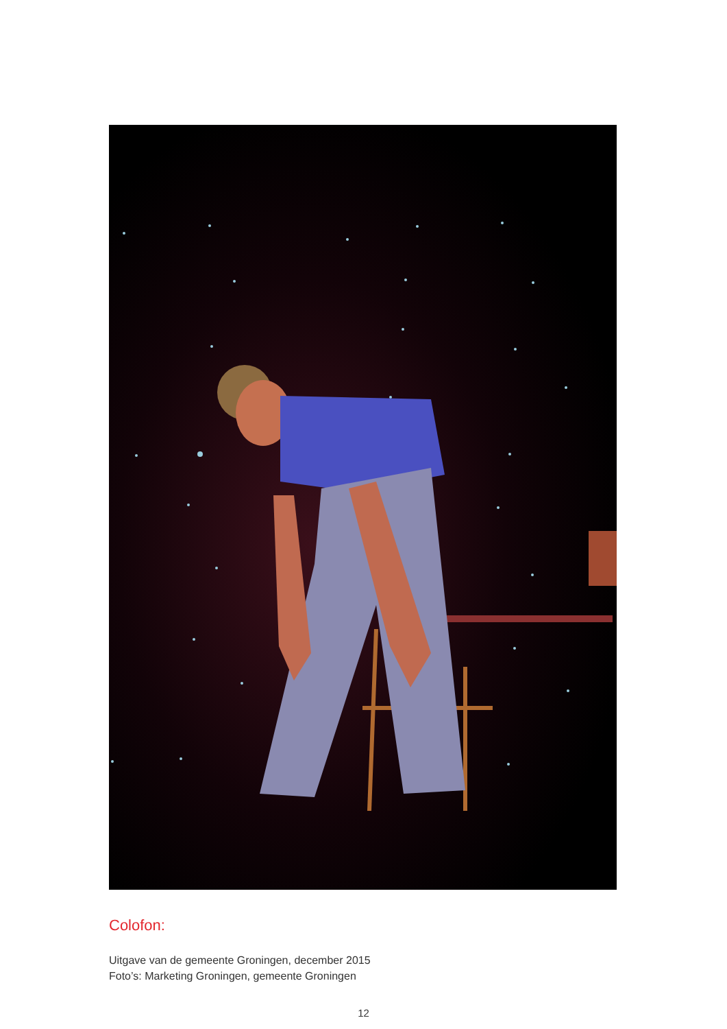Colofon:
Uitgave van de gemeente Groningen, december 2015
Foto’s: Marketing Groningen, gemeente Groningen
12